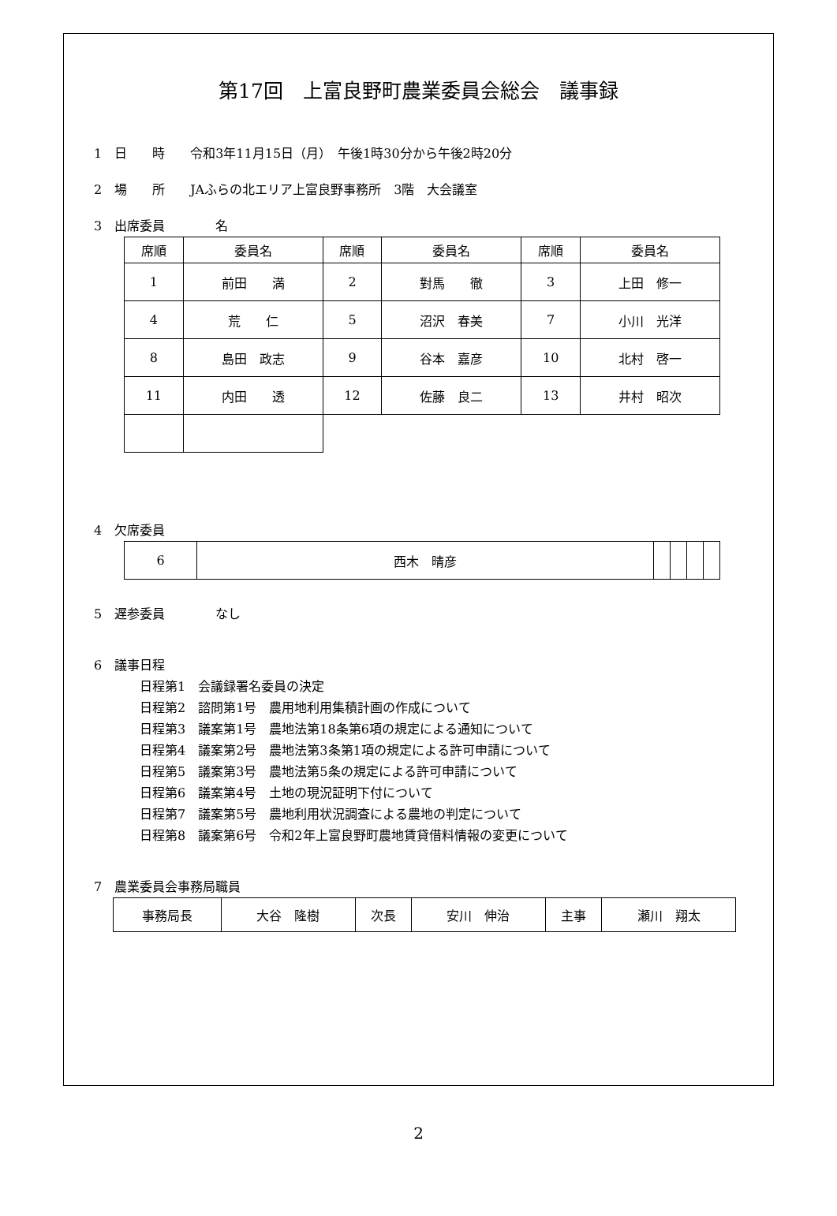第17回　上富良野町農業委員会総会　議事録
1　日　　時　　令和3年11月15日（月）　午後1時30分から午後2時20分
2　場　　所　　JAふらの北エリア上富良野事務所　3階　大会議室
3　出席委員　　　　名
| 席順 | 委員名 | 席順 | 委員名 | 席順 | 委員名 |
| 1 | 前田 満 | 2 | 對馬 徹 | 3 | 上田 修一 |
| 4 | 荒 仁 | 5 | 沼沢 春美 | 7 | 小川 光洋 |
| 8 | 島田 政志 | 9 | 谷本 嘉彦 | 10 | 北村 啓一 |
| 11 | 内田 透 | 12 | 佐藤 良二 | 13 | 井村 昭次 |
4　欠席委員
| 6 | 西木 晴彦 | | | | |
5　遅参委員　　　　なし
6　議事日程
日程第1　会議録署名委員の決定
日程第2　諮問第1号　農用地利用集積計画の作成について
日程第3　議案第1号　農地法第18条第6項の規定による通知について
日程第4　議案第2号　農地法第3条第1項の規定による許可申請について
日程第5　議案第3号　農地法第5条の規定による許可申請について
日程第6　議案第4号　土地の現況証明下付について
日程第7　議案第5号　農地利用状況調査による農地の判定について
日程第8　議案第6号　令和2年上富良野町農地賃貸借料情報の変更について
7　農業委員会事務局職員
| 事務局長 | 大谷 隆樹 | 次長 | 安川 伸治 | 主事 | 瀬川 翔太 |
2